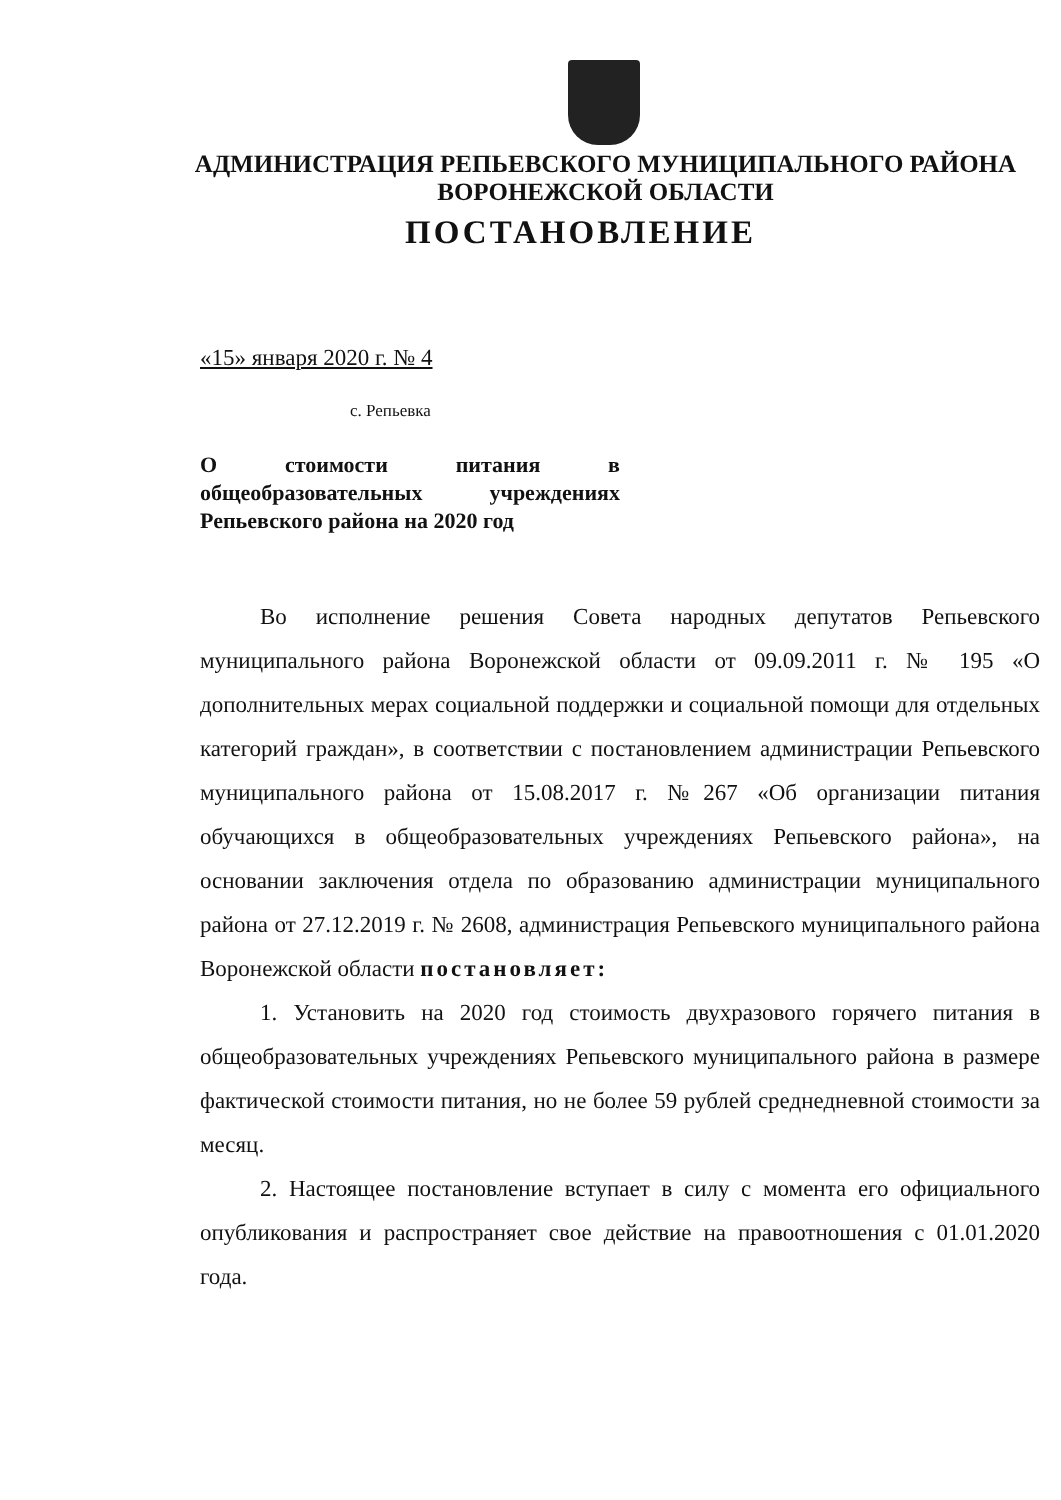АДМИНИСТРАЦИЯ РЕПЬЕВСКОГО МУНИЦИПАЛЬНОГО РАЙОНА
ВОРОНЕЖСКОЙ ОБЛАСТИ
ПОСТАНОВЛЕНИЕ
«15» января 2020 г. № 4
с. Репьевка
О стоимости питания в общеобразовательных учреждениях Репьевского района на 2020 год
Во исполнение решения Совета народных депутатов Репьевского муниципального района Воронежской области от 09.09.2011 г. № 195 «О дополнительных мерах социальной поддержки и социальной помощи для отдельных категорий граждан», в соответствии с постановлением администрации Репьевского муниципального района от 15.08.2017 г. №267 «Об организации питания обучающихся в общеобразовательных учреждениях Репьевского района», на основании заключения отдела по образованию администрации муниципального района от 27.12.2019 г. № 2608, администрация Репьевского муниципального района Воронежской области постановляет:
1. Установить на 2020 год стоимость двухразового горячего питания в общеобразовательных учреждениях Репьевского муниципального района в размере фактической стоимости питания, но не более 59 рублей среднедневной стоимости за месяц.
2. Настоящее постановление вступает в силу с момента его официального опубликования и распространяет свое действие на правоотношения с 01.01.2020 года.